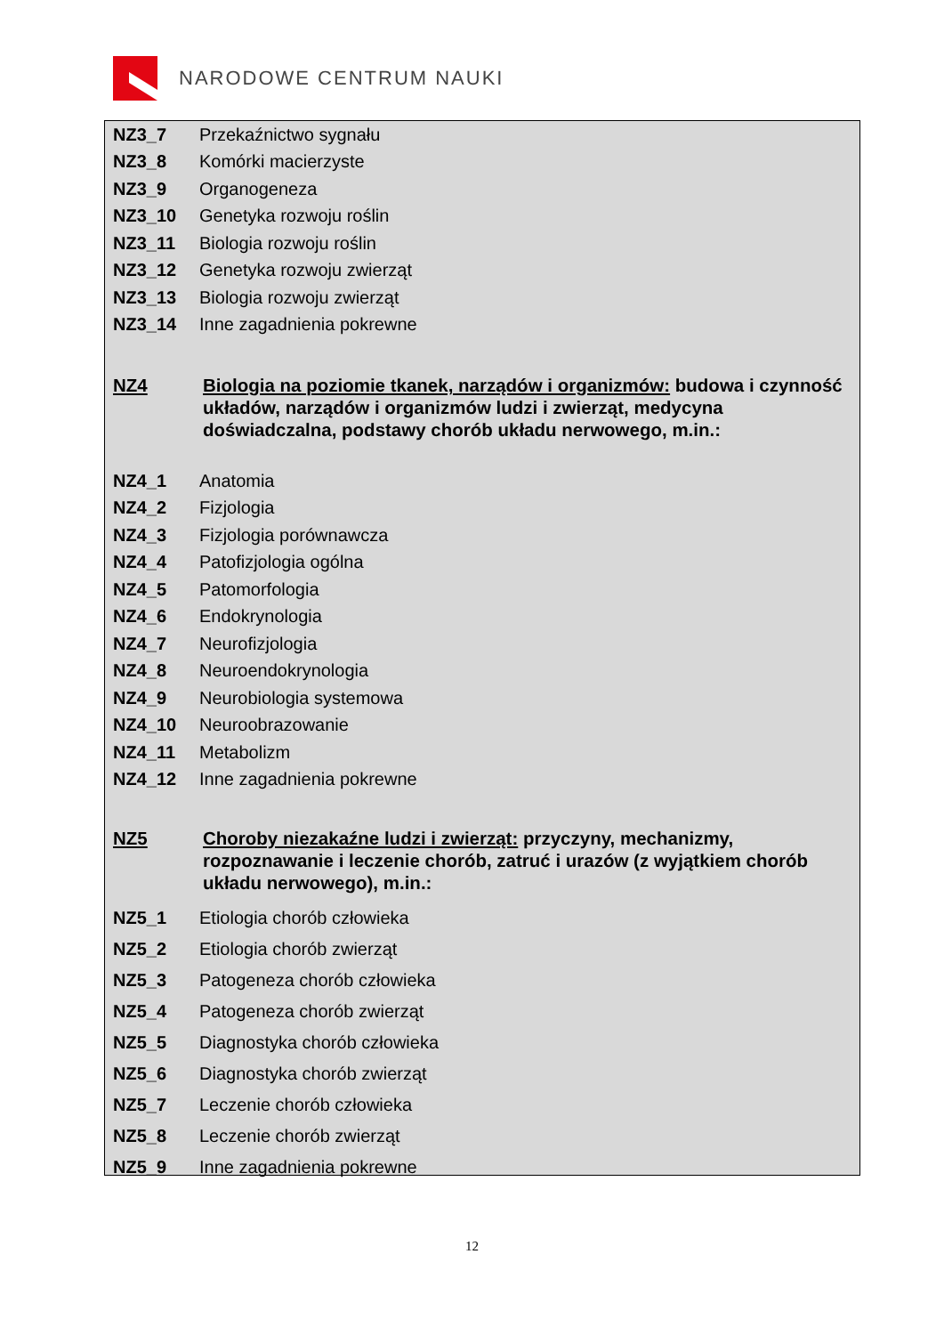NARODOWE CENTRUM NAUKI
NZ3_7 Przekaźnictwo sygnału
NZ3_8 Komórki macierzyste
NZ3_9 Organogeneza
NZ3_10 Genetyka rozwoju roślin
NZ3_11 Biologia rozwoju roślin
NZ3_12 Genetyka rozwoju zwierząt
NZ3_13 Biologia rozwoju zwierząt
NZ3_14 Inne zagadnienia pokrewne
NZ4 Biologia na poziomie tkanek, narządów i organizmów: budowa i czynność układów, narządów i organizmów ludzi i zwierząt, medycyna doświadczalna, podstawy chorób układu nerwowego, m.in.:
NZ4_1 Anatomia
NZ4_2 Fizjologia
NZ4_3 Fizjologia porównawcza
NZ4_4 Patofizjologia ogólna
NZ4_5 Patomorfologia
NZ4_6 Endokrynologia
NZ4_7 Neurofizjologia
NZ4_8 Neuroendokrynologia
NZ4_9 Neurobiologia systemowa
NZ4_10 Neuroobrazowanie
NZ4_11 Metabolizm
NZ4_12 Inne zagadnienia pokrewne
NZ5 Choroby niezakaźne ludzi i zwierząt: przyczyny, mechanizmy, rozpoznawanie i leczenie chorób, zatruć i urazów (z wyjątkiem chorób układu nerwowego), m.in.:
NZ5_1 Etiologia chorób człowieka
NZ5_2 Etiologia chorób zwierząt
NZ5_3 Patogeneza chorób człowieka
NZ5_4 Patogeneza chorób zwierząt
NZ5_5 Diagnostyka chorób człowieka
NZ5_6 Diagnostyka chorób zwierząt
NZ5_7 Leczenie chorób człowieka
NZ5_8 Leczenie chorób zwierząt
NZ5_9 Inne zagadnienia pokrewne
12